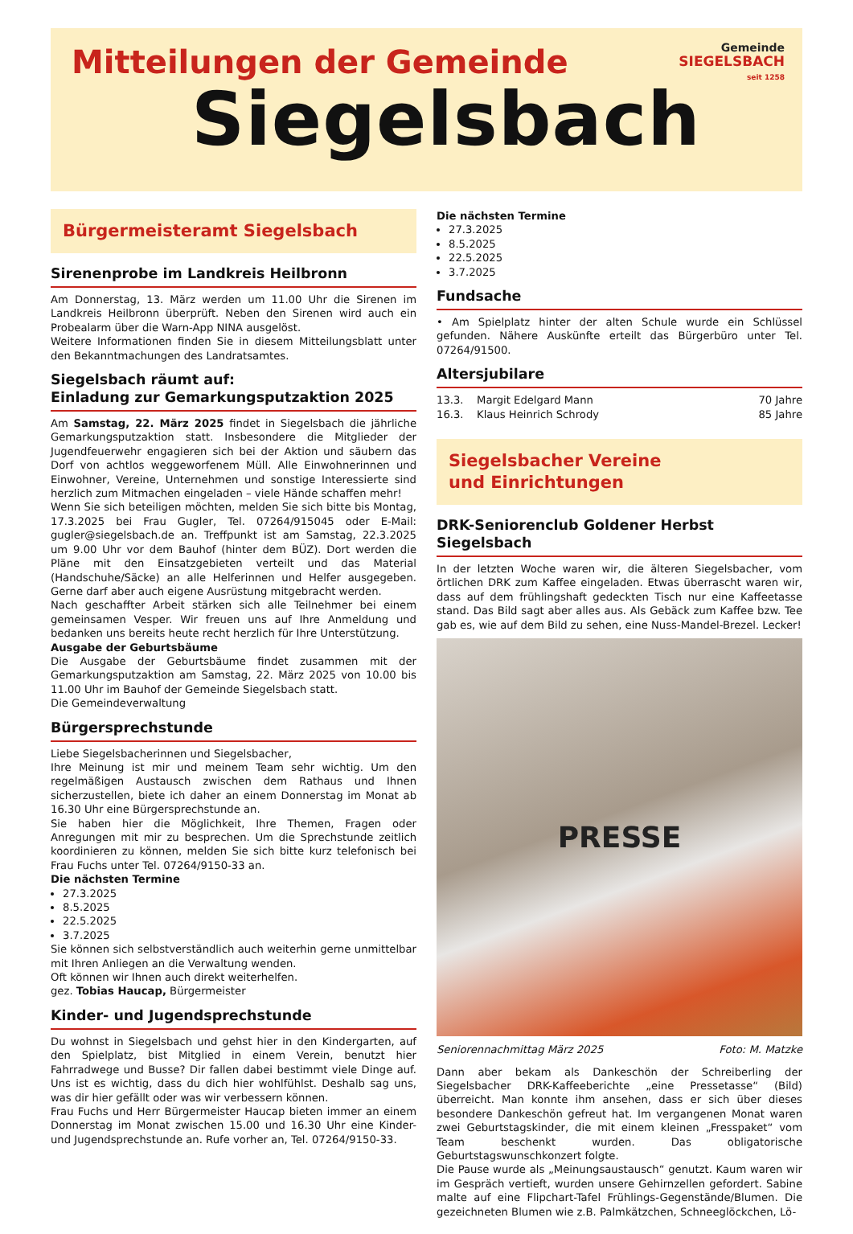Mitteilungen der Gemeinde
Siegelsbach
Gemeinde
SIEGELSBACH
seit 1258
Bürgermeisteramt Siegelsbach
Sirenenprobe im Landkreis Heilbronn
Am Donnerstag, 13. März werden um 11.00 Uhr die Sirenen im Landkreis Heilbronn überprüft. Neben den Sirenen wird auch ein Probealarm über die Warn-App NINA ausgelöst.
Weitere Informationen finden Sie in diesem Mitteilungsblatt unter den Bekanntmachungen des Landratsamtes.
Siegelsbach räumt auf:
Einladung zur Gemarkungsputzaktion 2025
Am Samstag, 22. März 2025 findet in Siegelsbach die jährliche Gemarkungsputzaktion statt. Insbesondere die Mitglieder der Jugendfeuerwehr engagieren sich bei der Aktion und säubern das Dorf von achtlos weggeworfenem Müll. Alle Einwohnerinnen und Einwohner, Vereine, Unternehmen und sonstige Interessierte sind herzlich zum Mitmachen eingeladen – viele Hände schaffen mehr!
Wenn Sie sich beteiligen möchten, melden Sie sich bitte bis Montag, 17.3.2025 bei Frau Gugler, Tel. 07264/915045 oder E-Mail: gugler@siegelsbach.de an. Treffpunkt ist am Samstag, 22.3.2025 um 9.00 Uhr vor dem Bauhof (hinter dem BÜZ). Dort werden die Pläne mit den Einsatzgebieten verteilt und das Material (Handschuhe/Säcke) an alle Helferinnen und Helfer ausgegeben. Gerne darf aber auch eigene Ausrüstung mitgebracht werden.
Nach geschaffter Arbeit stärken sich alle Teilnehmer bei einem gemeinsamen Vesper. Wir freuen uns auf Ihre Anmeldung und bedanken uns bereits heute recht herzlich für Ihre Unterstützung.
Ausgabe der Geburtsbäume
Die Ausgabe der Geburtsbäume findet zusammen mit der Gemarkungsputzaktion am Samstag, 22. März 2025 von 10.00 bis 11.00 Uhr im Bauhof der Gemeinde Siegelsbach statt.
Die Gemeindeverwaltung
Bürgersprechstunde
Liebe Siegelsbacherinnen und Siegelsbacher,
Ihre Meinung ist mir und meinem Team sehr wichtig. Um den regelmäßigen Austausch zwischen dem Rathaus und Ihnen sicherzustellen, biete ich daher an einem Donnerstag im Monat ab 16.30 Uhr eine Bürgersprechstunde an.
Sie haben hier die Möglichkeit, Ihre Themen, Fragen oder Anregungen mit mir zu besprechen. Um die Sprechstunde zeitlich koordinieren zu können, melden Sie sich bitte kurz telefonisch bei Frau Fuchs unter Tel. 07264/9150-33 an.
Die nächsten Termine
27.3.2025
8.5.2025
22.5.2025
3.7.2025
Sie können sich selbstverständlich auch weiterhin gerne unmittelbar mit Ihren Anliegen an die Verwaltung wenden.
Oft können wir Ihnen auch direkt weiterhelfen.
gez. Tobias Haucap, Bürgermeister
Kinder- und Jugendsprechstunde
Du wohnst in Siegelsbach und gehst hier in den Kindergarten, auf den Spielplatz, bist Mitglied in einem Verein, benutzt hier Fahrradwege und Busse? Dir fallen dabei bestimmt viele Dinge auf. Uns ist es wichtig, dass du dich hier wohlfühlst. Deshalb sag uns, was dir hier gefällt oder was wir verbessern können.
Frau Fuchs und Herr Bürgermeister Haucap bieten immer an einem Donnerstag im Monat zwischen 15.00 und 16.30 Uhr eine Kinder- und Jugendsprechstunde an. Rufe vorher an, Tel. 07264/9150-33.
Die nächsten Termine
27.3.2025
8.5.2025
22.5.2025
3.7.2025
Fundsache
• Am Spielplatz hinter der alten Schule wurde ein Schlüssel gefunden. Nähere Auskünfte erteilt das Bürgerbüro unter Tel. 07264/91500.
Altersjubilare
13.3. Margit Edelgard Mann 70 Jahre
16.3. Klaus Heinrich Schrody 85 Jahre
Siegelsbacher Vereine
und Einrichtungen
DRK-Seniorenclub Goldener Herbst Siegelsbach
In der letzten Woche waren wir, die älteren Siegelsbacher, vom örtlichen DRK zum Kaffee eingeladen. Etwas überrascht waren wir, dass auf dem frühlingshaft gedeckten Tisch nur eine Kaffeetasse stand. Das Bild sagt aber alles aus. Als Gebäck zum Kaffee bzw. Tee gab es, wie auf dem Bild zu sehen, eine Nuss-Mandel-Brezel. Lecker!
PRESSE
Seniorennachmittag März 2025 Foto: M. Matzke
Dann aber bekam als Dankeschön der Schreiberling der Siegelsbacher DRK-Kaffeeberichte „eine Pressetasse“ (Bild) überreicht. Man konnte ihm ansehen, dass er sich über dieses besondere Dankeschön gefreut hat. Im vergangenen Monat waren zwei Geburtstagskinder, die mit einem kleinen „Fresspaket“ vom Team beschenkt wurden. Das obligatorische Geburtstagswunschkonzert folgte.
Die Pause wurde als „Meinungsaustausch“ genutzt. Kaum waren wir im Gespräch vertieft, wurden unsere Gehirnzellen gefordert. Sabine malte auf eine Flipchart-Tafel Frühlings-Gegenstände/Blumen. Die gezeichneten Blumen wie z.B. Palmkätzchen, Schneeglöckchen, Lö-